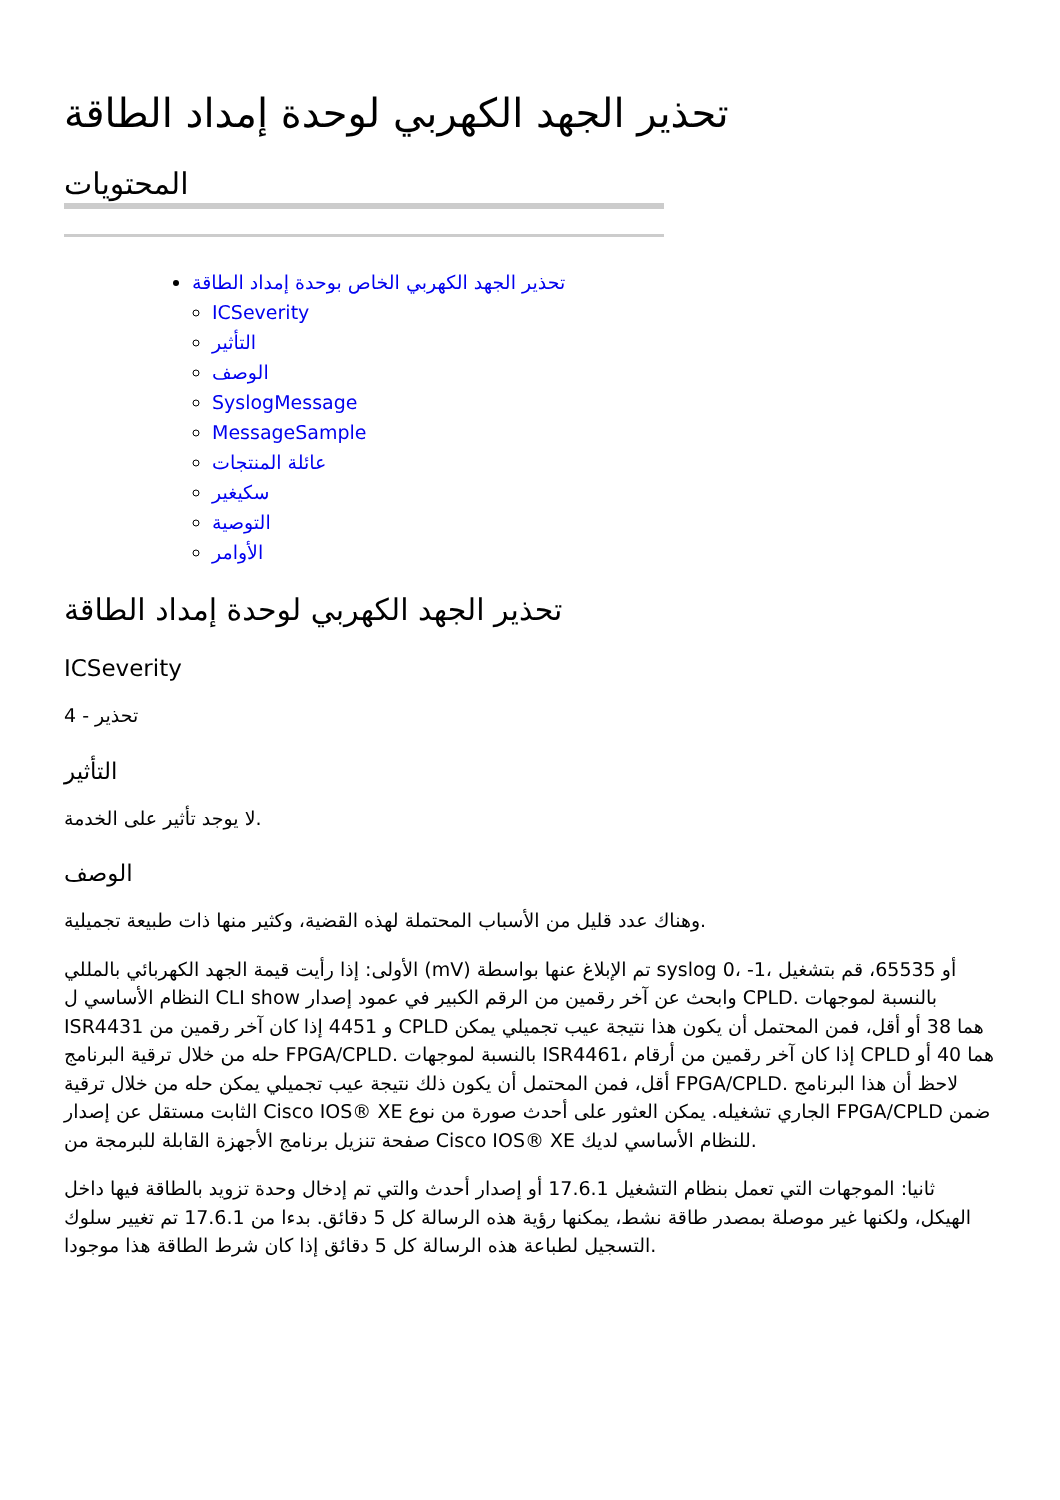تحذير الجهد الكهربي لوحدة إمداد الطاقة
المحتويات
تحذير الجهد الكهربي الخاص بوحدة إمداد الطاقة
ICSeverity
التأثير
الوصف
SyslogMessage
MessageSample
عائلة المنتجات
سكيغير
التوصية
الأوامر
تحذير الجهد الكهربي لوحدة إمداد الطاقة
ICSeverity
4 - تحذير
التأثير
لا يوجد تأثير على الخدمة.
الوصف
وهناك عدد قليل من الأسباب المحتملة لهذه القضية، وكثير منها ذات طبيعة تجميلية.
الأولى: إذا رأيت قيمة الجهد الكهربائي بالمللي (mV) تم الإبلاغ عنها بواسطة syslog 0، -1، أو 65535، قم بتشغيل النظام الأساسي ل CLI show وابحث عن آخر رقمين من الرقم الكبير في عمود إصدار CPLD. بالنسبة لموجهات ISR4431 و 4451 إذا كان آخر رقمين من CPLD هما 38 أو أقل، فمن المحتمل أن يكون هذا نتيجة عيب تجميلي يمكن حله من خلال ترقية البرنامج FPGA/CPLD. بالنسبة لموجهات ISR4461، إذا كان آخر رقمين من أرقام CPLD هما 40 أو أقل، فمن المحتمل أن يكون ذلك نتيجة عيب تجميلي يمكن حله من خلال ترقية FPGA/CPLD. لاحظ أن هذا البرنامج الثابت مستقل عن إصدار Cisco IOS® XE الجاري تشغيله. يمكن العثور على أحدث صورة من نوع FPGA/CPLD ضمن صفحة تنزيل برنامج الأجهزة القابلة للبرمجة من Cisco IOS® XE للنظام الأساسي لديك.
ثانيا: الموجهات التي تعمل بنظام التشغيل 17.6.1 أو إصدار أحدث والتي تم إدخال وحدة تزويد بالطاقة فيها داخل الهيكل، ولكنها غير موصلة بمصدر طاقة نشط، يمكنها رؤية هذه الرسالة كل 5 دقائق. بدءا من 17.6.1 تم تغيير سلوك التسجيل لطباعة هذه الرسالة كل 5 دقائق إذا كان شرط الطاقة هذا موجودا.